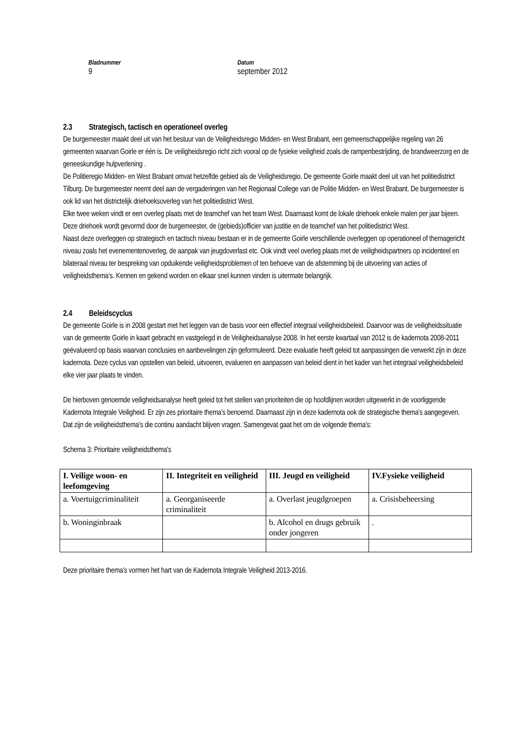Bladnummer
9
Datum
september 2012
2.3 Strategisch, tactisch en operationeel overleg
De burgemeester maakt deel uit van het bestuur van de Veiligheidsregio Midden- en West Brabant, een gemeenschappelijke regeling van 26 gemeenten waarvan Goirle er één is. De veiligheidsregio richt zich vooral op de fysieke veiligheid zoals de rampenbestrijding, de brandweerzorg en de geneeskundige hulpverlening .
De Politieregio Midden- en West Brabant omvat hetzelfde gebied als de Veiligheidsregio. De gemeente Goirle maakt deel uit van het politiedistrict Tilburg. De burgemeester neemt deel aan de vergaderingen van het Regionaal College van de Politie Midden- en West Brabant. De burgemeester is ook lid van het districtelijk driehoeksoverleg van het politiedistrict West.
Elke twee weken vindt er een overleg plaats met de teamchef van het team West. Daarnaast komt de lokale driehoek enkele malen per jaar bijeen. Deze driehoek wordt gevormd door de burgemeester, de (gebieds)officier van justitie en de teamchef van het politiedistrict West.
Naast deze overleggen op strategisch en tactisch niveau bestaan er in de gemeente Goirle verschillende overleggen op operationeel of themagericht niveau zoals het evenementenoverleg, de aanpak van jeugdoverlast etc. Ook vindt veel overleg plaats met de veiligheidspartners op incidenteel en bilateraal niveau ter bespreking van opduikende veiligheidsproblemen of ten behoeve van de afstemming bij de uitvoering van acties of veiligheidsthema's. Kennen en gekend worden en elkaar snel kunnen vinden is uitermate belangrijk.
2.4 Beleidscyclus
De gemeente Goirle is in 2008 gestart met het leggen van de basis voor een effectief integraal veiligheidsbeleid. Daarvoor was de veiligheidssituatie van de gemeente Goirle in kaart gebracht en vastgelegd in de Veiligheidsanalyse 2008. In het eerste kwartaal van 2012 is de kadernota 2008-2011 geëvalueerd op basis waarvan conclusies en aanbevelingen zijn geformuleerd. Deze evaluatie heeft geleid tot aanpassingen die verwerkt zijn in deze kadernota. Deze cyclus van opstellen van beleid, uitvoeren, evalueren en aanpassen van beleid dient in het kader van het integraal veiligheidsbeleid elke vier jaar plaats te vinden.
De hierboven genoemde veiligheidsanalyse heeft geleid tot het stellen van prioriteiten die op hoofdlijnen worden uitgewerkt in de voorliggende Kadernota Integrale Veiligheid. Er zijn zes prioritaire thema's benoemd. Daarnaast zijn in deze kadernota ook de strategische thema's aangegeven. Dat zijn de veiligheidsthema's die continu aandacht blijven vragen. Samengevat gaat het om de volgende thema's:
Schema 3: Prioritaire veiligheidsthema's
| I. Veilige woon- en leefomgeving | II. Integriteit en veiligheid | III. Jeugd en veiligheid | IV.Fysieke veiligheid |
| --- | --- | --- | --- |
| a. Voertuigcriminaliteit | a. Georganiseerde criminaliteit | a. Overlast jeugdgroepen | a. Crisisbeheersing |
| b. Woninginbraak | | b. Alcohol en drugs gebruik onder jongeren | . |
Deze prioritaire thema's vormen het hart van de Kadernota Integrale Veiligheid 2013-2016.